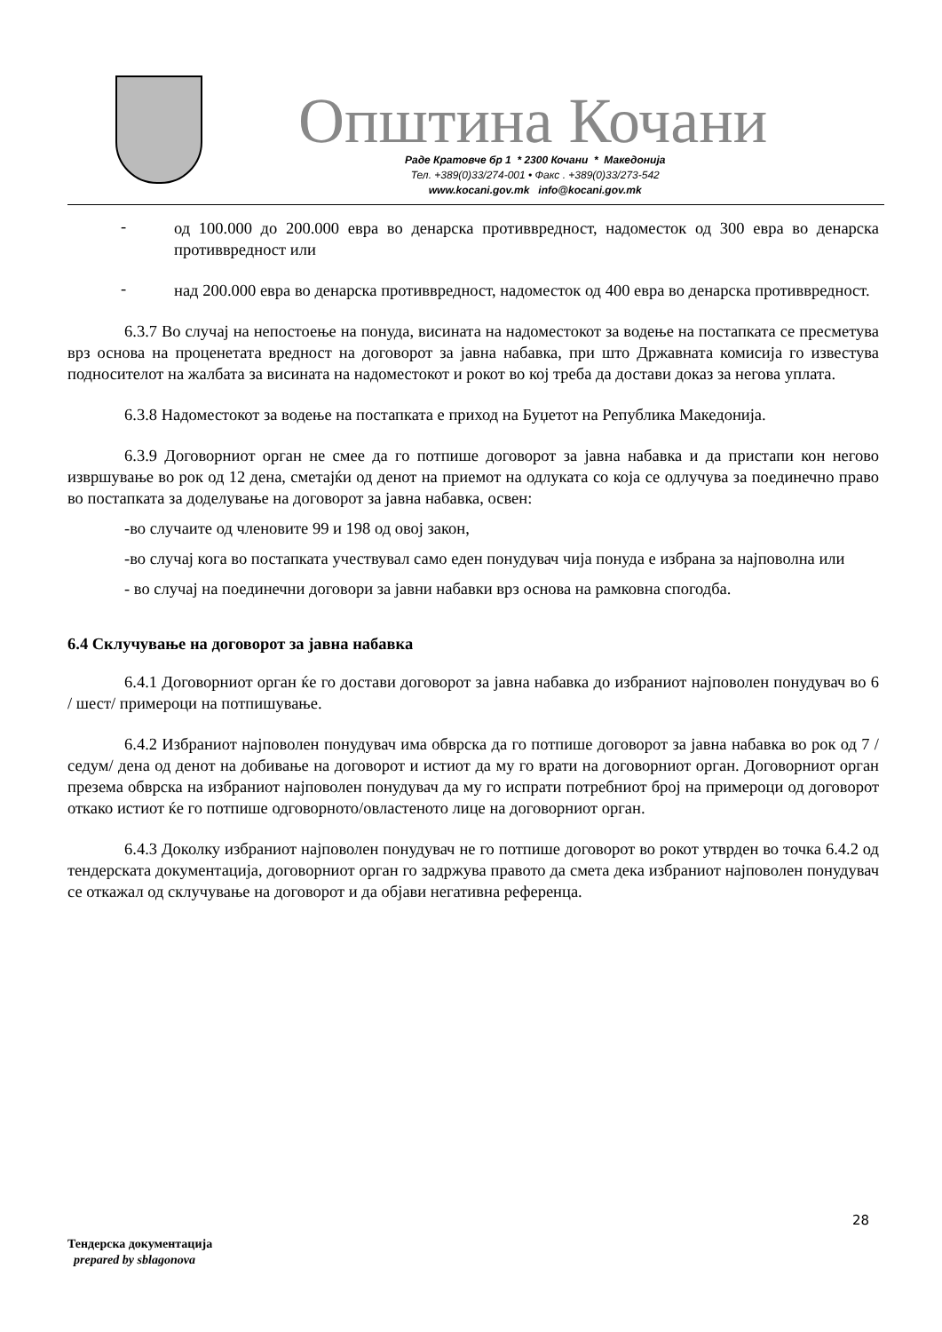Општина Кочани
Раде Кратовче бр 1 * 2300 Кочани * Македонија
Тел. +389(0)33/274-001 • Факс . +389(0)33/273-542
www.kocani.gov.mk info@kocani.gov.mk
- од 100.000 до 200.000 евра во денарска противвредност, надоместок од 300 евра во денарска противвредност или
- над 200.000 евра во денарска противвредност, надоместок од 400 евра во денарска противвредност.
6.3.7 Во случај на непостоење на понуда, висината на надоместокот за водење на постапката се пресметува врз основа на проценетата вредност на договорот за јавна набавка, при што Државната комисија го известува подносителот на жалбата за висината на надоместокот и рокот во кој треба да достави доказ за негова уплата.
6.3.8 Надоместокот за водење на постапката е приход на Буџетот на Република Македонија.
6.3.9 Договорниот орган не смее да го потпише договорот за јавна набавка и да пристапи кон негово извршување во рок од 12 дена, сметајќи од денот на приемот на одлуката со која се одлучува за поединечно право во постапката за доделување на договорот за јавна набавка, освен:
-во случаите од членовите 99 и 198 од овој закон,
-во случај кога во постапката учествувал само еден понудувач чија понуда е избрана за најповолна или
- во случај на поединечни договори за јавни набавки врз основа на рамковна спогодба.
6.4 Склучување на договорот за јавна набавка
6.4.1 Договорниот орган ќе го достави договорот за јавна набавка до избраниот најповолен понудувач во 6 / шест/ примероци на потпишување.
6.4.2 Избраниот најповолен понудувач има обврска да го потпише договорот за јавна набавка во рок од 7 /седум/ дена од денот на добивање на договорот и истиот да му го врати на договорниот орган. Договорниот орган презема обврска на избраниот најповолен понудувач да му го испрати потребниот број на примероци од договорот откако истиот ќе го потпише одговорното/овластеното лице на договорниот орган.
6.4.3 Доколку избраниот најповолен понудувач не го потпише договорот во рокот утврден во точка 6.4.2 од тендерската документација, договорниот орган го задржува правото да смета дека избраниот најповолен понудувач се откажал од склучување на договорот и да објави негативна референца.
28
Тендерска документација
prepared by sblagonova